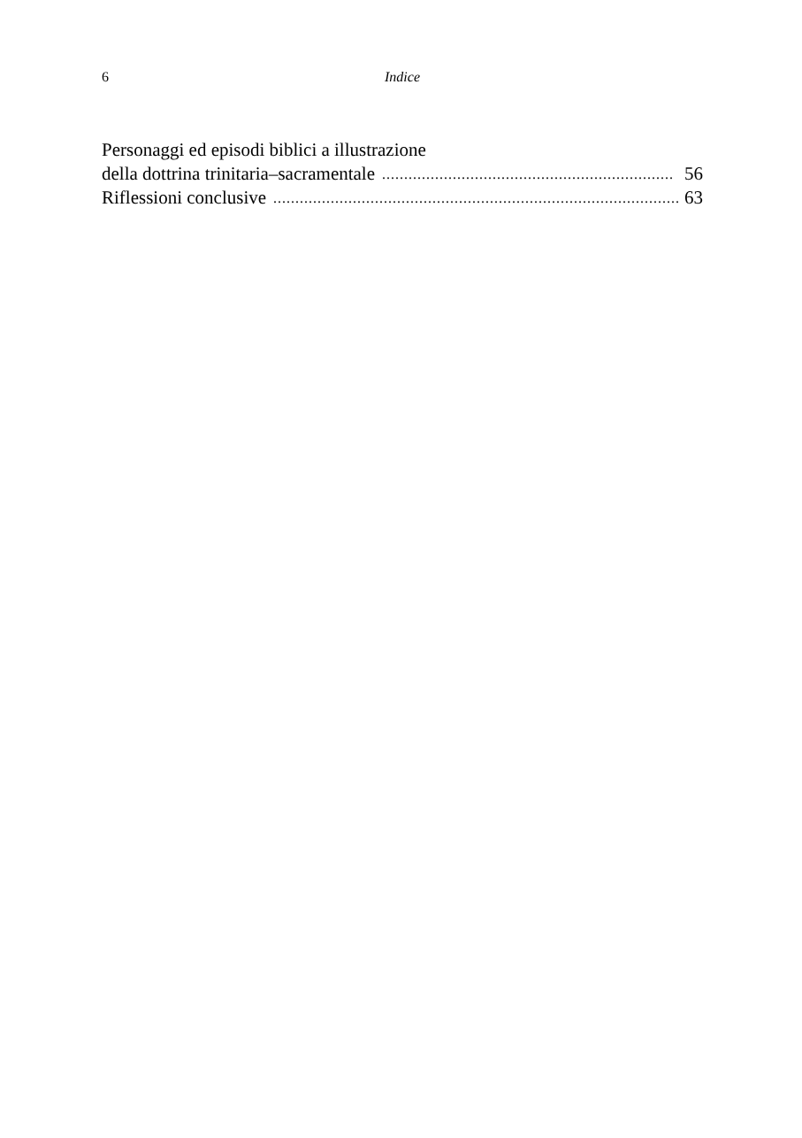6 Indice
Personaggi ed episodi biblici a illustrazione
della dottrina trinitaria–sacramentale.................................................................. 56
Riflessioni conclusive.............................................................................................. 63